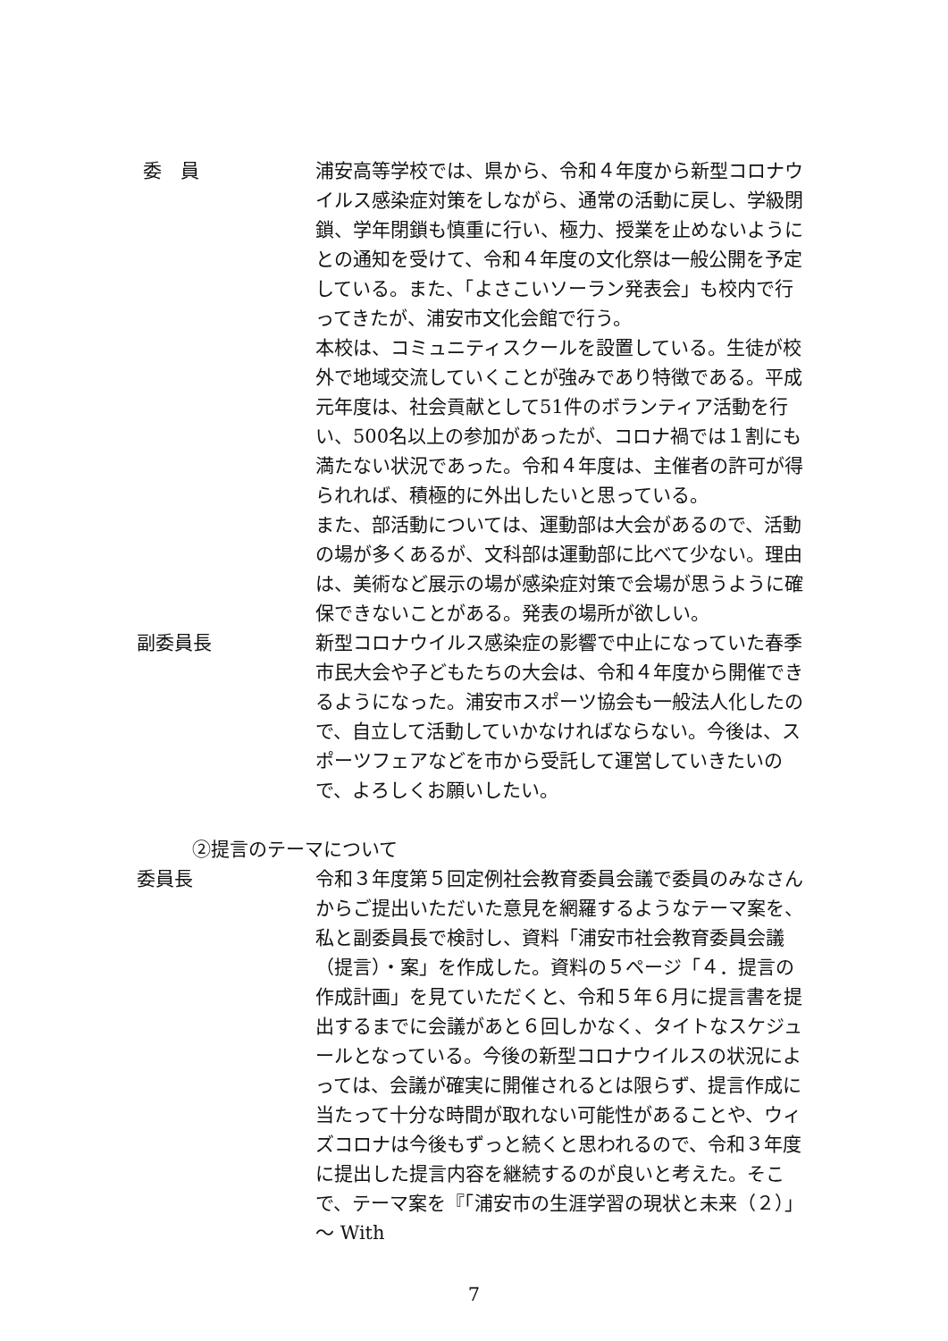委　員 浦安高等学校では、県から、令和４年度から新型コロナウイルス感染症対策をしながら、通常の活動に戻し、学級閉鎖、学年閉鎖も慎重に行い、極力、授業を止めないようにとの通知を受けて、令和４年度の文化祭は一般公開を予定している。また、「よさこいソーラン発表会」も校内で行ってきたが、浦安市文化会館で行う。
本校は、コミュニティスクールを設置している。生徒が校外で地域交流していくことが強みであり特徴である。平成元年度は、社会貢献として51件のボランティア活動を行い、500名以上の参加があったが、コロナ禍では１割にも満たない状況であった。令和４年度は、主催者の許可が得られれば、積極的に外出したいと思っている。
また、部活動については、運動部は大会があるので、活動の場が多くあるが、文科部は運動部に比べて少ない。理由は、美術など展示の場が感染症対策で会場が思うように確保できないことがある。発表の場所が欲しい。
副委員長 新型コロナウイルス感染症の影響で中止になっていた春季市民大会や子どもたちの大会は、令和４年度から開催できるようになった。浦安市スポーツ協会も一般法人化したので、自立して活動していかなければならない。今後は、スポーツフェアなどを市から受託して運営していきたいので、よろしくお願いしたい。
②提言のテーマについて
委員長 令和３年度第５回定例社会教育委員会議で委員のみなさんからご提出いただいた意見を網羅するようなテーマ案を、私と副委員長で検討し、資料「浦安市社会教育委員会議（提言）・案」を作成した。資料の５ページ「４．提言の作成計画」を見ていただくと、令和５年６月に提言書を提出するまでに会議があと６回しかなく、タイトなスケジュールとなっている。今後の新型コロナウイルスの状況によっては、会議が確実に開催されるとは限らず、提言作成に当たって十分な時間が取れない可能性があることや、ウィズコロナは今後もずっと続くと思われるので、令和３年度に提出した提言内容を継続するのが良いと考えた。そこで、テーマ案を『「浦安市の生涯学習の現状と未来（２）」～ With
7